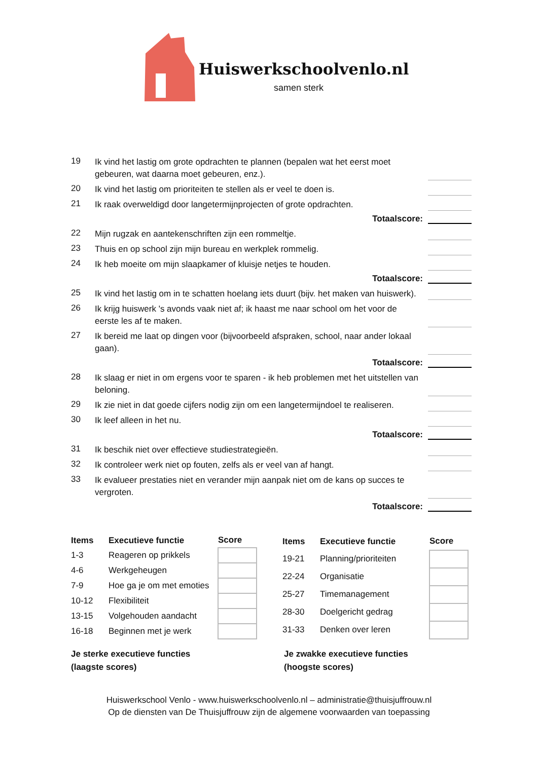Huiswerkschoolvenlo.nl
samen sterk
19
Ik vind het lastig om grote opdrachten te plannen (bepalen wat het eerst moet gebeuren, wat daarna moet gebeuren, enz.).
20
Ik vind het lastig om prioriteiten te stellen als er veel te doen is.
21
Ik raak overweldigd door langetermijnprojecten of grote opdrachten.
Totaalscore:
22
Mijn rugzak en aantekenschriften zijn een rommeltje.
23
Thuis en op school zijn mijn bureau en werkplek rommelig.
24
Ik heb moeite om mijn slaapkamer of kluisje netjes te houden.
Totaalscore:
25
Ik vind het lastig om in te schatten hoelang iets duurt (bijv. het maken van huiswerk).
26
Ik krijg huiswerk 's avonds vaak niet af; ik haast me naar school om het voor de eerste les af te maken.
27
Ik bereid me laat op dingen voor (bijvoorbeeld afspraken, school, naar ander lokaal gaan).
Totaalscore:
28
Ik slaag er niet in om ergens voor te sparen - ik heb problemen met het uitstellen van beloning.
29
Ik zie niet in dat goede cijfers nodig zijn om een langetermijndoel te realiseren.
30
Ik leef alleen in het nu.
Totaalscore:
31
Ik beschik niet over effectieve studiestrategieën.
32
Ik controleer werk niet op fouten, zelfs als er veel van af hangt.
33
Ik evalueer prestaties niet en verander mijn aanpak niet om de kans op succes te vergroten.
Totaalscore:
| Items | Executieve functie | Score |
| --- | --- | --- |
| 1-3 | Reageren op prikkels | |
| 4-6 | Werkgeheugen | |
| 7-9 | Hoe ga je om met emoties | |
| 10-12 | Flexibiliteit | |
| 13-15 | Volgehouden aandacht | |
| 16-18 | Beginnen met je werk | |
| Items | Executieve functie | Score |
| --- | --- | --- |
| 19-21 | Planning/prioriteiten | |
| 22-24 | Organisatie | |
| 25-27 | Timemanagement | |
| 28-30 | Doelgericht gedrag | |
| 31-33 | Denken over leren | |
Je sterke executieve functies
(laagste scores)
Je zwakke executieve functies
(hoogste scores)
Huiswerkschool Venlo - www.huiswerkschoolvenlo.nl – administratie@thuisjuffrouw.nl
Op de diensten van De Thuisjuffrouw zijn de algemene voorwaarden van toepassing